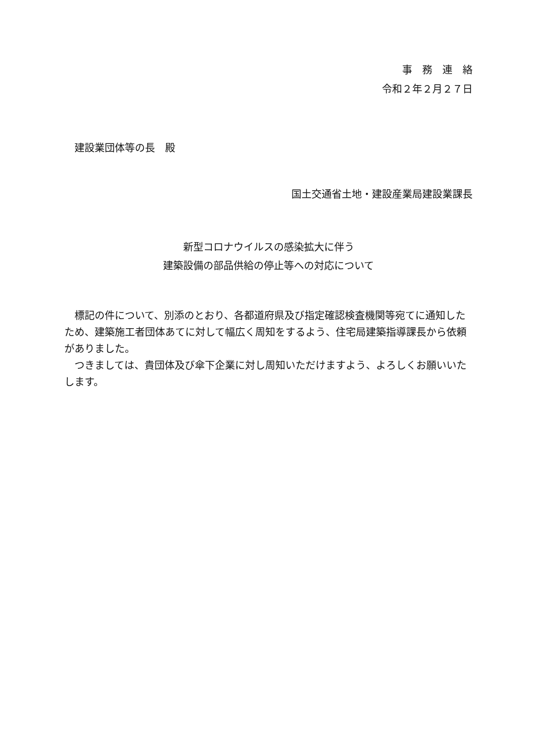事　務　連　絡
令和２年２月２７日
建設業団体等の長　殿
国土交通省土地・建設産業局建設業課長
新型コロナウイルスの感染拡大に伴う
建築設備の部品供給の停止等への対応について
　標記の件について、別添のとおり、各都道府県及び指定確認検査機関等宛てに通知したため、建築施工者団体あてに対して幅広く周知をするよう、住宅局建築指導課長から依頼がありました。
　つきましては、貴団体及び傘下企業に対し周知いただけますよう、よろしくお願いいたします。